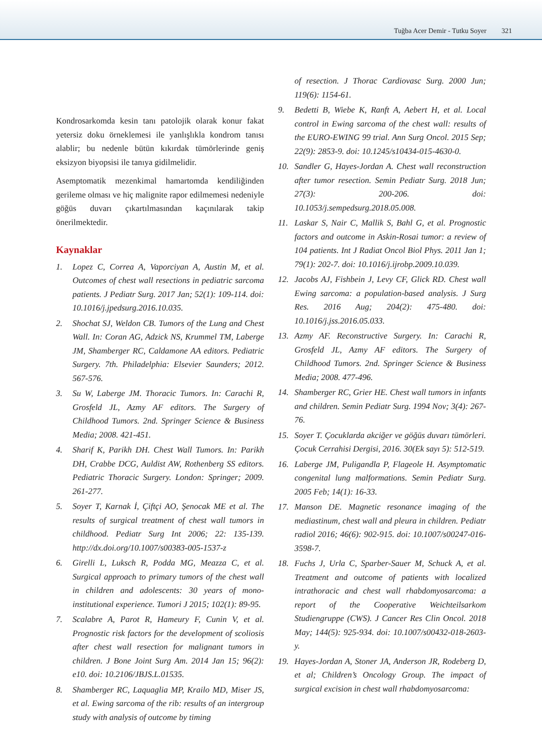Tuğba Acer Demir - Tutku Soyer 321
Kondrosarkomda kesin tanı patolojik olarak konur fakat yetersiz doku örneklemesi ile yanlışlıkla kondrom tanısı alablir; bu nedenle bütün kıkırdak tümörlerinde geniş eksizyon biyopsisi ile tanıya gidilmelidir.
Asemptomatik mezenkimal hamartomda kendiliğinden gerileme olması ve hiç malignite rapor edilmemesi nedeniyle göğüs duvarı çıkartılmasından kaçınılarak takip önerilmektedir.
Kaynaklar
1. Lopez C, Correa A, Vaporciyan A, Austin M, et al. Outcomes of chest wall resections in pediatric sarcoma patients. J Pediatr Surg. 2017 Jan; 52(1): 109-114. doi: 10.1016/j.jpedsurg.2016.10.035.
2. Shochat SJ, Weldon CB. Tumors of the Lung and Chest Wall. In: Coran AG, Adzick NS, Krummel TM, Laberge JM, Shamberger RC, Caldamone AA editors. Pediatric Surgery. 7th. Philadelphia: Elsevier Saunders; 2012. 567-576.
3. Su W, Laberge JM. Thoracic Tumors. In: Carachi R, Grosfeld JL, Azmy AF editors. The Surgery of Childhood Tumors. 2nd. Springer Science & Business Media; 2008. 421-451.
4. Sharif K, Parikh DH. Chest Wall Tumors. In: Parikh DH, Crabbe DCG, Auldist AW, Rothenberg SS editors. Pediatric Thoracic Surgery. London: Springer; 2009. 261-277.
5. Soyer T, Karnak İ, Çiftçi AO, Şenocak ME et al. The results of surgical treatment of chest wall tumors in childhood. Pediatr Surg Int 2006; 22: 135-139. http://dx.doi.org/10.1007/s00383-005-1537-z
6. Girelli L, Luksch R, Podda MG, Meazza C, et al. Surgical approach to primary tumors of the chest wall in children and adolescents: 30 years of mono-institutional experience. Tumori J 2015; 102(1): 89-95.
7. Scalabre A, Parot R, Hameury F, Cunin V, et al. Prognostic risk factors for the development of scoliosis after chest wall resection for malignant tumors in children. J Bone Joint Surg Am. 2014 Jan 15; 96(2): e10. doi: 10.2106/JBJS.L.01535.
8. Shamberger RC, Laquaglia MP, Krailo MD, Miser JS, et al. Ewing sarcoma of the rib: results of an intergroup study with analysis of outcome by timing
of resection. J Thorac Cardiovasc Surg. 2000 Jun; 119(6): 1154-61.
9. Bedetti B, Wiebe K, Ranft A, Aebert H, et al. Local control in Ewing sarcoma of the chest wall: results of the EURO-EWING 99 trial. Ann Surg Oncol. 2015 Sep; 22(9): 2853-9. doi: 10.1245/s10434-015-4630-0.
10. Sandler G, Hayes-Jordan A. Chest wall reconstruction after tumor resection. Semin Pediatr Surg. 2018 Jun; 27(3): 200-206. doi: 10.1053/j.sempedsurg.2018.05.008.
11. Laskar S, Nair C, Mallik S, Bahl G, et al. Prognostic factors and outcome in Askin-Rosai tumor: a review of 104 patients. Int J Radiat Oncol Biol Phys. 2011 Jan 1; 79(1): 202-7. doi: 10.1016/j.ijrobp.2009.10.039.
12. Jacobs AJ, Fishbein J, Levy CF, Glick RD. Chest wall Ewing sarcoma: a population-based analysis. J Surg Res. 2016 Aug; 204(2): 475-480. doi: 10.1016/j.jss.2016.05.033.
13. Azmy AF. Reconstructive Surgery. In: Carachi R, Grosfeld JL, Azmy AF editors. The Surgery of Childhood Tumors. 2nd. Springer Science & Business Media; 2008. 477-496.
14. Shamberger RC, Grier HE. Chest wall tumors in infants and children. Semin Pediatr Surg. 1994 Nov; 3(4): 267-76.
15. Soyer T. Çocuklarda akciğer ve göğüs duvarı tümörleri. Çocuk Cerrahisi Dergisi, 2016. 30(Ek sayı 5): 512-519.
16. Laberge JM, Puligandla P, Flageole H. Asymptomatic congenital lung malformations. Semin Pediatr Surg. 2005 Feb; 14(1): 16-33.
17. Manson DE. Magnetic resonance imaging of the mediastinum, chest wall and pleura in children. Pediatr radiol 2016; 46(6): 902-915. doi: 10.1007/s00247-016-3598-7.
18. Fuchs J, Urla C, Sparber-Sauer M, Schuck A, et al. Treatment and outcome of patients with localized intrathoracic and chest wall rhabdomyosarcoma: a report of the Cooperative Weichteilsarkom Studiengruppe (CWS). J Cancer Res Clin Oncol. 2018 May; 144(5): 925-934. doi: 10.1007/s00432-018-2603-y.
19. Hayes-Jordan A, Stoner JA, Anderson JR, Rodeberg D, et al; Children’s Oncology Group. The impact of surgical excision in chest wall rhabdomyosarcoma: